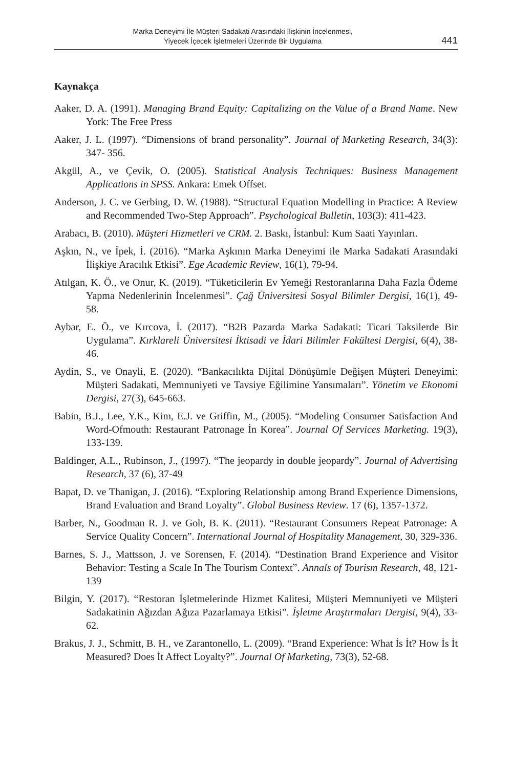Marka Deneyimi İle Müşteri Sadakati Arasındaki İlişkinin İncelenmesi,
Yiyecek İçecek İşletmeleri Üzerinde Bir Uygulama
441
Kaynakça
Aaker, D. A. (1991). Managing Brand Equity: Capitalizing on the Value of a Brand Name. New York: The Free Press
Aaker, J. L. (1997). “Dimensions of brand personality”. Journal of Marketing Research, 34(3): 347- 356.
Akgül, A., ve Çevik, O. (2005). Statistical Analysis Techniques: Business Management Applications in SPSS. Ankara: Emek Offset.
Anderson, J. C. ve Gerbing, D. W. (1988). “Structural Equation Modelling in Practice: A Review and Recommended Two-Step Approach”. Psychological Bulletin, 103(3): 411-423.
Arabacı, B. (2010). Müşteri Hizmetleri ve CRM. 2. Baskı, İstanbul: Kum Saati Yayınları.
Aşkın, N., ve İpek, İ. (2016). “Marka Aşkının Marka Deneyimi ile Marka Sadakati Arasındaki İlişkiye Aracılık Etkisi”. Ege Academic Review, 16(1), 79-94.
Atılgan, K. Ö., ve Onur, K. (2019). “Tüketicilerin Ev Yemeği Restoranlarına Daha Fazla Ödeme Yapma Nedenlerinin İncelenmesi”. Çağ Üniversitesi Sosyal Bilimler Dergisi, 16(1), 49-58.
Aybar, E. Ö., ve Kırcova, İ. (2017). “B2B Pazarda Marka Sadakati: Ticari Taksilerde Bir Uygulama”. Kırklareli Üniversitesi İktisadi ve İdari Bilimler Fakültesi Dergisi, 6(4), 38-46.
Aydin, S., ve Onayli, E. (2020). “Bankacılıkta Dijital Dönüşümle Değişen Müşteri Deneyimi: Müşteri Sadakati, Memnuniyeti ve Tavsiye Eğilimine Yansımaları”. Yönetim ve Ekonomi Dergisi, 27(3), 645-663.
Babin, B.J., Lee, Y.K., Kim, E.J. ve Griffin, M., (2005). “Modeling Consumer Satisfaction And Word-Ofmouth: Restaurant Patronage İn Korea”. Journal Of Services Marketing. 19(3), 133-139.
Baldinger, A.L., Rubinson, J., (1997). “The jeopardy in double jeopardy”. Journal of Advertising Research, 37 (6), 37-49
Bapat, D. ve Thanigan, J. (2016). “Exploring Relationship among Brand Experience Dimensions, Brand Evaluation and Brand Loyalty”. Global Business Review. 17 (6), 1357-1372.
Barber, N., Goodman R. J. ve Goh, B. K. (2011). “Restaurant Consumers Repeat Patronage: A Service Quality Concern”. International Journal of Hospitality Management, 30, 329-336.
Barnes, S. J., Mattsson, J. ve Sorensen, F. (2014). “Destination Brand Experience and Visitor Behavior: Testing a Scale In The Tourism Context”. Annals of Tourism Research, 48, 121-139
Bilgin, Y. (2017). “Restoran İşletmelerinde Hizmet Kalitesi, Müşteri Memnuniyeti ve Müşteri Sadakatinin Ağızdan Ağıza Pazarlamaya Etkisi”. İşletme Araştırmaları Dergisi, 9(4), 33-62.
Brakus, J. J., Schmitt, B. H., ve Zarantonello, L. (2009). “Brand Experience: What İs İt? How İs İt Measured? Does İt Affect Loyalty?”. Journal Of Marketing, 73(3), 52-68.